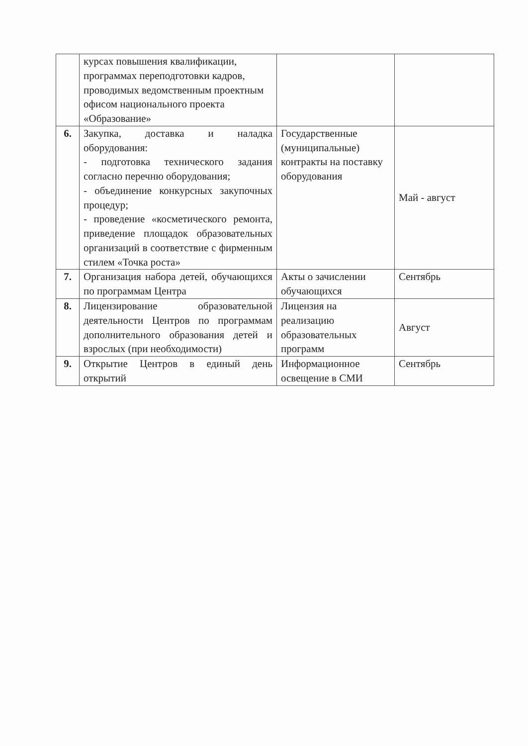| | курсах повышения квалификации, программах переподготовки кадров, проводимых ведомственным проектным офисом национального проекта «Образование» | | |
| 6. | Закупка, доставка и наладка оборудования: - подготовка технического задания согласно перечню оборудования; - объединение конкурсных закупочных процедур; - проведение «косметического ремонта, приведение площадок образовательных организаций в соответствие с фирменным стилем «Точка роста» | Государственные (муниципальные) контракты на поставку оборудования | Май - август |
| 7. | Организация набора детей, обучающихся по программам Центра | Акты о зачислении обучающихся | Сентябрь |
| 8. | Лицензирование образовательной деятельности Центров по программам дополнительного образования детей и взрослых (при необходимости) | Лицензия на реализацию образовательных программ | Август |
| 9. | Открытие Центров в единый день открытий | Информационное освещение в СМИ | Сентябрь |